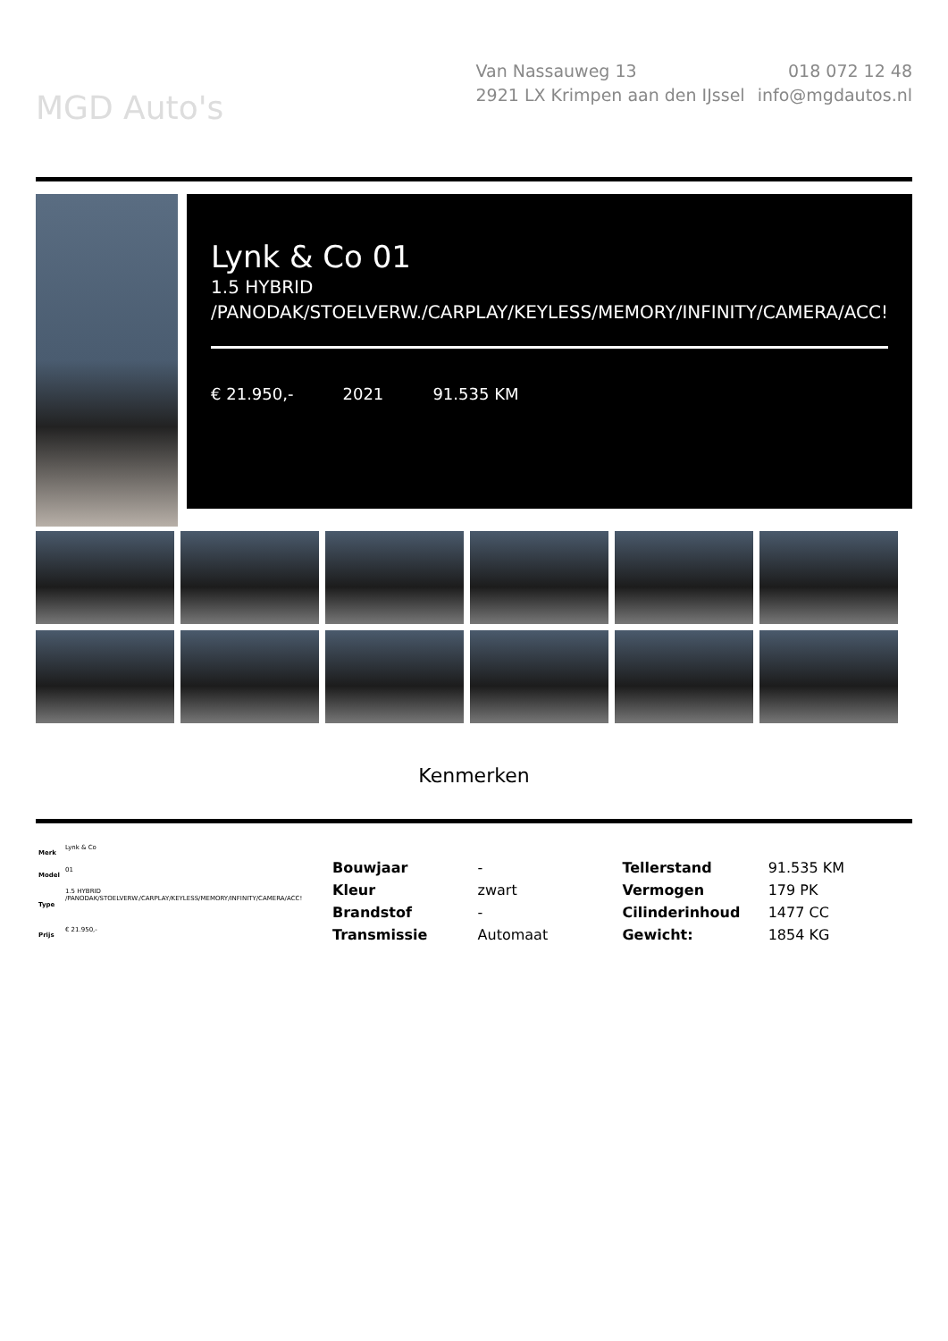MGD Auto's
Van Nassauweg 13
2921 LX Krimpen aan den IJssel
018 072 12 48
info@mgdautos.nl
Lynk & Co 01
1.5 HYBRID /PANODAK/STOELVERW./CARPLAY/KEYLESS/MEMORY/INFINITY/CAMERA/ACC!
€ 21.950,- 2021 91.535 KM
Kenmerken
| Merk | Lynk & Co |
| Model | 01 |
| Type | 1.5 HYBRID /PANODAK/STOELVERW./CARPLAY/KEYLESS/MEMORY/INFINITY/CAMERA/ACC! |
| Prijs | € 21.950,- |
| Bouwjaar | - | Tellerstand | 91.535 KM |
| Kleur | zwart | Vermogen | 179 PK |
| Brandstof | - | Cilinderinhoud | 1477 CC |
| Transmissie | Automaat | Gewicht: | 1854 KG |